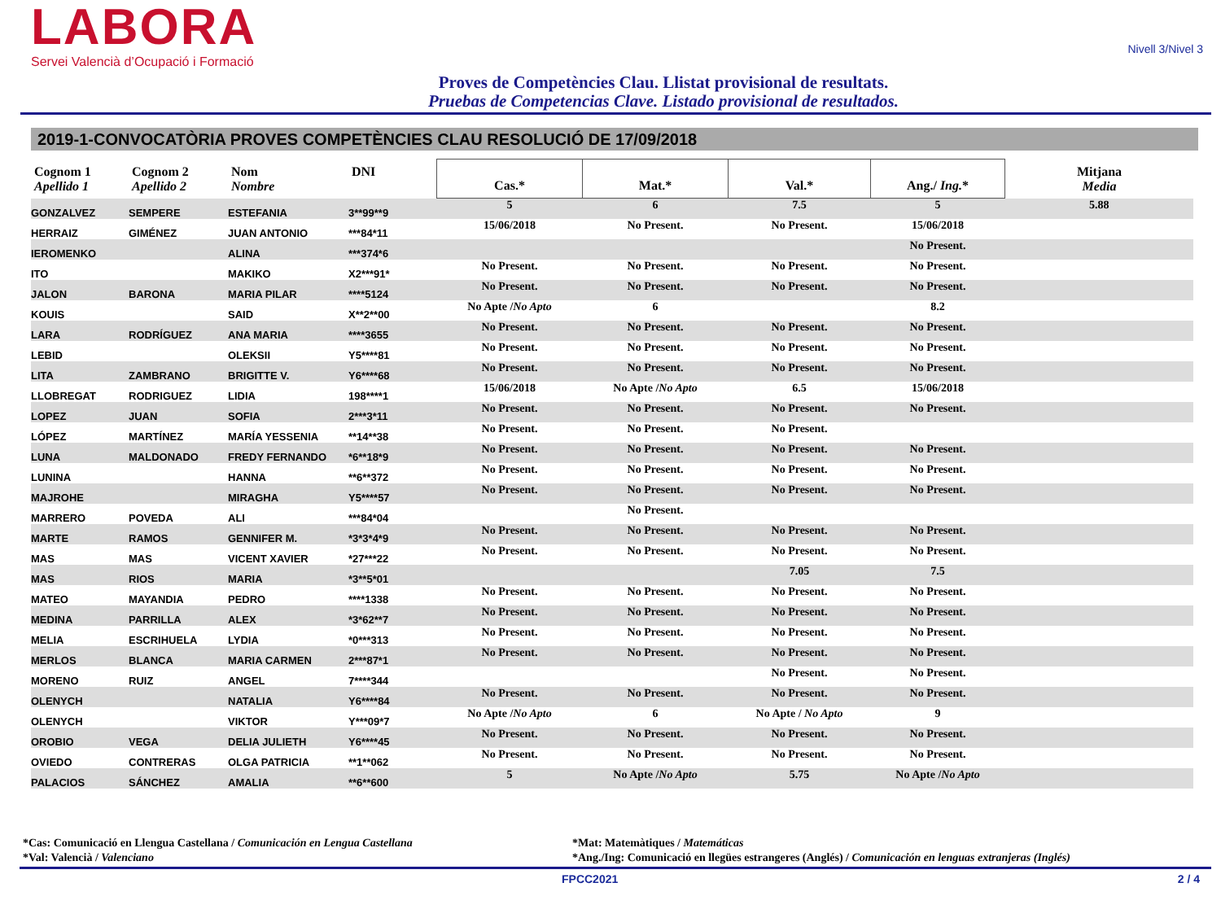LABORA
Servei Valencià d’Ocupació i Formació
Nivell 3/Nivel 3
Proves de Competències Clau. Llistat provisional de resultats.
Pruebas de Competencias Clave. Listado provisional de resultados.
2019-1-CONVOCATÒRIA PROVES COMPETÈNCIES CLAU RESOLUCIÓ DE 17/09/2018
| Cognom 1 Apellido 1 | Cognom 2 Apellido 2 | Nom Nombre | DNI | Cas.* | Mat.* | Val.* | Ang./ Ing. * | Mitjana Media |
| --- | --- | --- | --- | --- | --- | --- | --- | --- |
| GONZALVEZ | SEMPERE | ESTEFANIA | 3**99**9 | 5 | 6 | 7.5 | 5 | 5.88 |
| HERRAIZ | GIMÉNEZ | JUAN ANTONIO | ***84*11 | 15/06/2018 | No Present. | No Present. | 15/06/2018 | |
| IEROMENKO | | ALINA | ***374*6 | | | | No Present. | |
| ITO | | MAKIKO | X2***91* | No Present. | No Present. | No Present. | No Present. | |
| JALON | BARONA | MARIA PILAR | ****5124 | No Present. | No Present. | No Present. | No Present. | |
| KOUIS | | SAID | X**2**00 | No Apte / No Apto | 6 | | 8.2 | |
| LARA | RODRÍGUEZ | ANA MARIA | ****3655 | No Present. | No Present. | No Present. | No Present. | |
| LEBID | | OLEKSII | Y5****81 | No Present. | No Present. | No Present. | No Present. | |
| LITA | ZAMBRANO | BRIGITTE V. | Y6****68 | No Present. | No Present. | No Present. | No Present. | |
| LLOBREGAT | RODRIGUEZ | LIDIA | 198****1 | 15/06/2018 | No Apte / No Apto | 6.5 | 15/06/2018 | |
| LOPEZ | JUAN | SOFIA | 2***3*11 | No Present. | No Present. | No Present. | No Present. | |
| LÓPEZ | MARTÍNEZ | MARÍA YESSENIA | **14**38 | No Present. | No Present. | No Present. | | |
| LUNA | MALDONADO | FREDY FERNANDO | *6**18*9 | No Present. | No Present. | No Present. | No Present. | |
| LUNINA | | HANNA | **6**372 | No Present. | No Present. | No Present. | No Present. | |
| MAJROHE | | MIRAGHA | Y5****57 | No Present. | No Present. | No Present. | No Present. | |
| MARRERO | POVEDA | ALI | ***84*04 | | No Present. | | | |
| MARTE | RAMOS | GENNIFER M. | *3*3*4*9 | No Present. | No Present. | No Present. | No Present. | |
| MAS | MAS | VICENT XAVIER | *27***22 | No Present. | No Present. | No Present. | No Present. | |
| MAS | RIOS | MARIA | *3**5*01 | | | 7.05 | 7.5 | |
| MATEO | MAYANDIA | PEDRO | ****1338 | No Present. | No Present. | No Present. | No Present. | |
| MEDINA | PARRILLA | ALEX | *3*62**7 | No Present. | No Present. | No Present. | No Present. | |
| MELIA | ESCRIHUELA | LYDIA | *0***313 | No Present. | No Present. | No Present. | No Present. | |
| MERLOS | BLANCA | MARIA CARMEN | 2***87*1 | No Present. | No Present. | No Present. | No Present. | |
| MORENO | RUIZ | ANGEL | 7****344 | | | No Present. | No Present. | |
| OLENYCH | | NATALIA | Y6****84 | No Present. | No Present. | No Present. | No Present. | |
| OLENYCH | | VIKTOR | Y***09*7 | No Apte / No Apto | 6 | No Apte / No Apto | 9 | |
| OROBIO | VEGA | DELIA JULIETH | Y6****45 | No Present. | No Present. | No Present. | No Present. | |
| OVIEDO | CONTRERAS | OLGA PATRICIA | **1**062 | No Present. | No Present. | No Present. | No Present. | |
| PALACIOS | SÁNCHEZ | AMALIA | **6**600 | 5 | No Apte / No Apto | 5.75 | No Apte / No Apto | |
*Cas: Comunicació en Llengua Castellana / Comunicación en Lengua Castellana
*Val: Valencià / Valenciano
*Mat: Matemàtiques / Matemáticas
*Ang./Ing: Comunicació en llegües estrangeres (Anglés) / Comunicación en lenguas extranjeras (Inglés)
FPCC2021 2 / 4